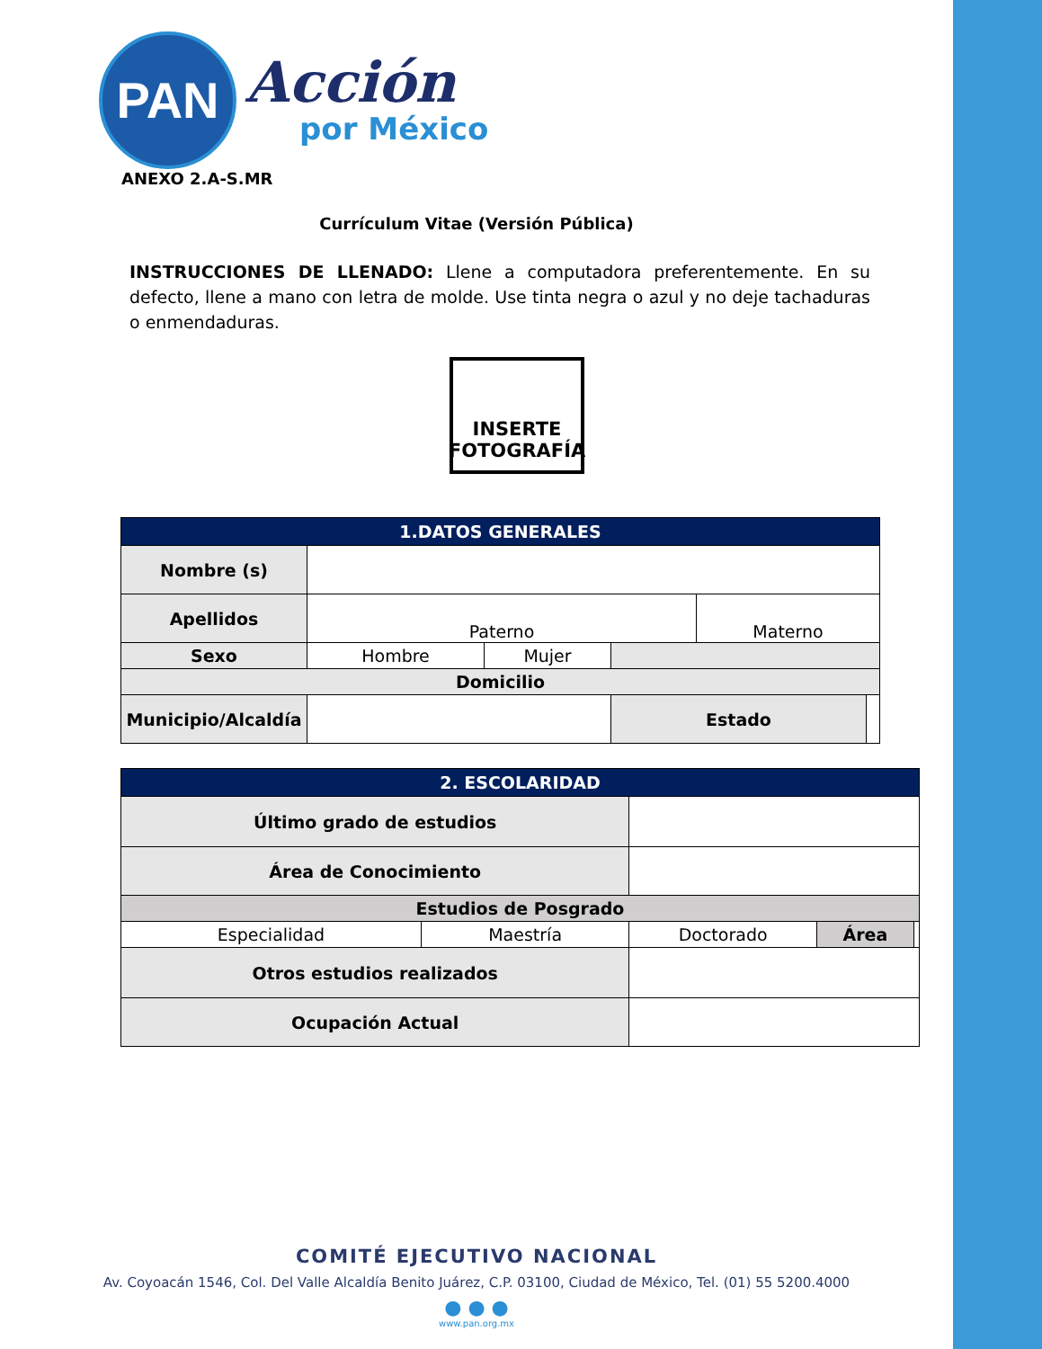PAN
Acción
por México
ANEXO 2.A-S.MR
Currículum Vitae (Versión Pública)
INSTRUCCIONES DE LLENADO: Llene a computadora preferentemente. En su defecto, llene a mano con letra de molde. Use tinta negra o azul y no deje tachaduras o enmendaduras.
INSERTE FOTOGRAFÍA
| 1.DATOS GENERALES | | | | | |
| --- | --- | --- | --- | --- | --- |
| Nombre (s) | | | | | |
| Apellidos | Paterno | | | Materno | |
| Sexo | Hombre | Mujer | | | |
| Domicilio | | | | | |
| Municipio/Alcaldía | | | Estado | | |
| 2. ESCOLARIDAD | | | | |
| --- | --- | --- | --- | --- |
| Último grado de estudios | | | | |
| Área de Conocimiento | | | | |
| Estudios de Posgrado | | | | |
| Especialidad | Maestría | Doctorado | Área | |
| Otros estudios realizados | | | | |
| Ocupación Actual | | | | |
COMITÉ EJECUTIVO NACIONAL
Av. Coyoacán 1546, Col. Del Valle Alcaldía Benito Juárez, C.P. 03100, Ciudad de México, Tel. (01) 55 5200.4000
● ● ●
www.pan.org.mx